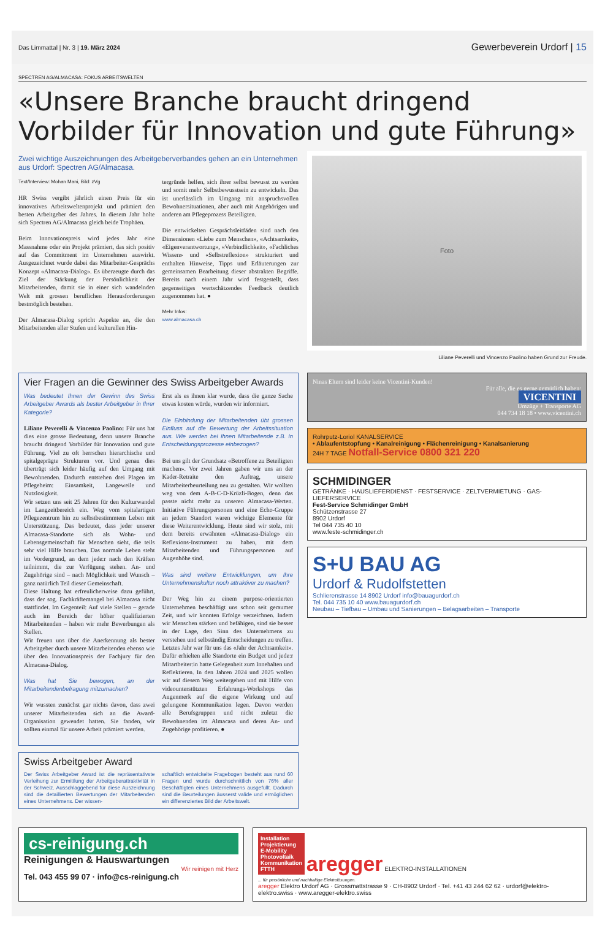Das Limmattal | Nr. 3 | 19. März 2024
Gewerbeverein Urdorf | 15
SPECTREN AG/ALMACASA: FOKUS ARBEITSWELTEN
«Unsere Branche braucht dringend Vorbilder für Innovation und gute Führung»
Zwei wichtige Auszeichnungen des Arbeitgeberverbandes gehen an ein Unternehmen aus Urdorf: Spectren AG/Almacasa.
Text/Interview: Mohan Mani, Bild: zVg
HR Swiss vergibt jährlich einen Preis für ein innovatives Arbeitsweltenprojekt und prämiert den besten Arbeitgeber des Jahres. In diesem Jahr holte sich Spectren AG/Almacasa gleich beide Trophäen.
Beim Innovationspreis wird jedes Jahr eine Massnahme oder ein Projekt prämiert, das sich positiv auf das Commitment im Unternehmen auswirkt. Ausgezeichnet wurde dabei das Mitarbeiter-Gesprächs Konzept «Almacasa-Dialog». Es überzeugte durch das Ziel der Stärkung der Persönlichkeit der Mitarbeitenden, damit sie in einer sich wandelnden Welt mit grossen beruflichen Herausforderungen bestmöglich bestehen.
Der Almacasa-Dialog spricht Aspekte an, die den Mitarbeitenden aller Stufen und kulturellen Hin-
tergründe helfen, sich ihrer selbst bewusst zu werden und somit mehr Selbstbewusstsein zu entwickeln. Das ist unerlässlich im Umgang mit anspruchsvollen Bewohnersituationen, aber auch mit Angehörigen und anderen am Pflegeprozess Beteiligten.
Die entwickelten Gesprächsleitfäden sind nach den Dimensionen «Liebe zum Menschen», «Achtsamkeit», «Eigenverantwortung», «Verbindlichkeit», «Fachliches Wissen» und «Selbstreflexion» strukturiert und enthalten Hinweise, Tipps und Erläuterungen zur gemeinsamen Bearbeitung dieser abstrakten Begriffe. Bereits nach einem Jahr wird festgestellt, dass gegenseitiges wertschätzendes Feedback deutlich zugenommen hat. ●
Mehr Infos:
www.almacasa.ch
Foto
Liliane Peverelli und Vincenzo Paolino haben Grund zur Freude.
Vier Fragen an die Gewinner des Swiss Arbeitgeber Awards
Was bedeutet Ihnen der Gewinn des Swiss Arbeitgeber Awards als bester Arbeitgeber in Ihrer Kategorie?
Liliane Peverelli & Vincenzo Paolino: Für uns hat dies eine grosse Bedeutung, denn unsere Branche braucht dringend Vorbilder für Innovation und gute Führung. Viel zu oft herrschen hierarchische und spitalgeprägte Strukturen vor. Und genau dies überträgt sich leider häufig auf den Umgang mit Bewohnenden. Dadurch entstehen drei Plagen im Pflegeheim: Einsamkeit, Langeweile und Nutzlosigkeit.
Wir setzen uns seit 25 Jahren für den Kulturwandel im Langzeitbereich ein. Weg vom spitalartigen Pflegezentrum hin zu selbstbestimmtem Leben mit Unterstützung. Das bedeutet, dass jeder unserer Almacasa-Standorte sich als Wohn- und Lebensgemeinschaft für Menschen sieht, die teils sehr viel Hilfe brauchen. Das normale Leben steht im Vordergrund, an dem jede:r nach den Kräften teilnimmt, die zur Verfügung stehen. An- und Zugehörige sind – nach Möglichkeit und Wunsch – ganz natürlich Teil dieser Gemeinschaft.
Diese Haltung hat erfreulicherweise dazu geführt, dass der sog. Fachkräftemangel bei Almacasa nicht stattfindet. Im Gegenteil: Auf viele Stellen – gerade auch im Bereich der höher qualifizierten Mitarbeitenden – haben wir mehr Bewerbungen als Stellen.
Wir freuen uns über die Anerkennung als bester Arbeitgeber durch unsere Mitarbeitenden ebenso wie über den Innovationspreis der Fachjury für den Almacasa-Dialog.
Was hat Sie bewogen, an der Mitarbeitendenbefragung mitzumachen?
Wir wussten zunächst gar nichts davon, dass zwei unserer Mitarbeitenden sich an die Award-Organisation gewendet hatten. Sie fanden, wir sollten einmal für unsere Arbeit prämiert werden.
Erst als es ihnen klar wurde, dass die ganze Sache etwas kosten würde, wurden wir informiert.
Die Einbindung der Mitarbeitenden übt grossen Einfluss auf die Bewertung der Arbeitssituation aus. Wie werden bei Ihnen Mitarbeitende z.B. in Entscheidungsprozesse einbezogen?
Bei uns gilt der Grundsatz «Betroffene zu Beteiligten machen». Vor zwei Jahren gaben wir uns an der Kader-Retraite den Auftrag, unsere Mitarbeiterbeurteilung neu zu gestalten. Wir wollten weg von dem A-B-C-D-Krüzli-Bogen, denn das passte nicht mehr zu unseren Almacasa-Werten. Initiative Führungspersonen und eine Echo-Gruppe an jedem Standort waren wichtige Elemente für diese Weiterentwicklung. Heute sind wir stolz, mit dem bereits erwähnten «Almacasa-Dialog» ein Reflexions-Instrument zu haben, mit dem Mitarbeitenden und Führungspersonen auf Augenhöhe sind.
Was sind weitere Entwicklungen, um Ihre Unternehmenskultur noch attraktiver zu machen?
Der Weg hin zu einem purpose-orientierten Unternehmen beschäftigt uns schon seit geraumer Zeit, und wir konnten Erfolge verzeichnen. Indem wir Menschen stärken und befähigen, sind sie besser in der Lage, den Sinn des Unternehmens zu verstehen und selbständig Entscheidungen zu treffen. Letztes Jahr war für uns das «Jahr der Achtsamkeit». Dafür erhielten alle Standorte ein Budget und jede:r Mitartbeiter:in hatte Gelegenheit zum Innehalten und Reflektieren. In den Jahren 2024 und 2025 wollen wir auf diesem Weg weitergehen und mit Hilfe von videounterstützten Erfahrungs-Workshops das Augenmerk auf die eigene Wirkung und auf gelungene Kommunikation legen. Davon werden alle Berufsgruppen und nicht zuletzt die Bewohnenden im Almacasa und deren An- und Zugehörige profitieren. ●
Swiss Arbeitgeber Award
Der Swiss Arbeitgeber Award ist die repräsentativste Verleihung zur Ermittlung der Arbeitgeberattraktivität in der Schweiz. Ausschlaggebend für diese Auszeichnung sind die detaillierten Bewertungen der Mitarbeitenden eines Unternehmens. Der wissen-
schaftlich entwickelte Fragebogen besteht aus rund 60 Fragen und wurde durchschnittlich von 76% aller Beschäftigten eines Unternehmens ausgefüllt. Dadurch sind die Beurteilungen äusserst valide und ermöglichen ein differenziertes Bild der Arbeitswelt.
Ninas Eltern sind leider keine Vicentini-Kunden!
Für alle, die es gerne gemütlich haben:
VICENTINI
Umzüge + Transporte AG
044 734 18 18 • www.vicentini.ch
Rohrputz-Loriol KANALSERVICE
• Ablaufentstopfung • Kanalreinigung • Flächenreinigung • Kanalsanierung
24H 7 TAGE Notfall-Service 0800 321 220
SCHMIDINGER
GETRÄNKE · HAUSLIEFERDIENST · FESTSERVICE · ZELTVERMIETUNG · GAS-LIEFERSERVICE
Fest-Service Schmidinger GmbH
Schützenstrasse 27
8902 Urdorf
Tel 044 735 40 10
www.feste-schmidinger.ch
S+U BAU AG
Urdorf & Rudolfstetten
Schlierenstrasse 14 8902 Urdorf info@bauagurdorf.ch
Tel. 044 735 10 40 www.bauagurdorf.ch
Neubau – Tiefbau – Umbau und Sanierungen – Belagsarbeiten – Transporte
cs-reinigung.ch
Reinigungen & Hauswartungen
Wir reinigen mit Herz
Tel. 043 455 99 07 · info@cs-reinigung.ch
Installation
Projektierung
E-Mobility
Photovoltaik
Kommunikation
FTTH
aregger ELEKTRO-INSTALLATIONEN
... für persönliche und nachhaltige Elektrolösungen.
aregger Elektro Urdorf AG · Grossmattstrasse 9 · CH-8902 Urdorf · Tel. +41 43 244 62 62 · urdorf@elektro-elektro.swiss · www.aregger-elektro.swiss